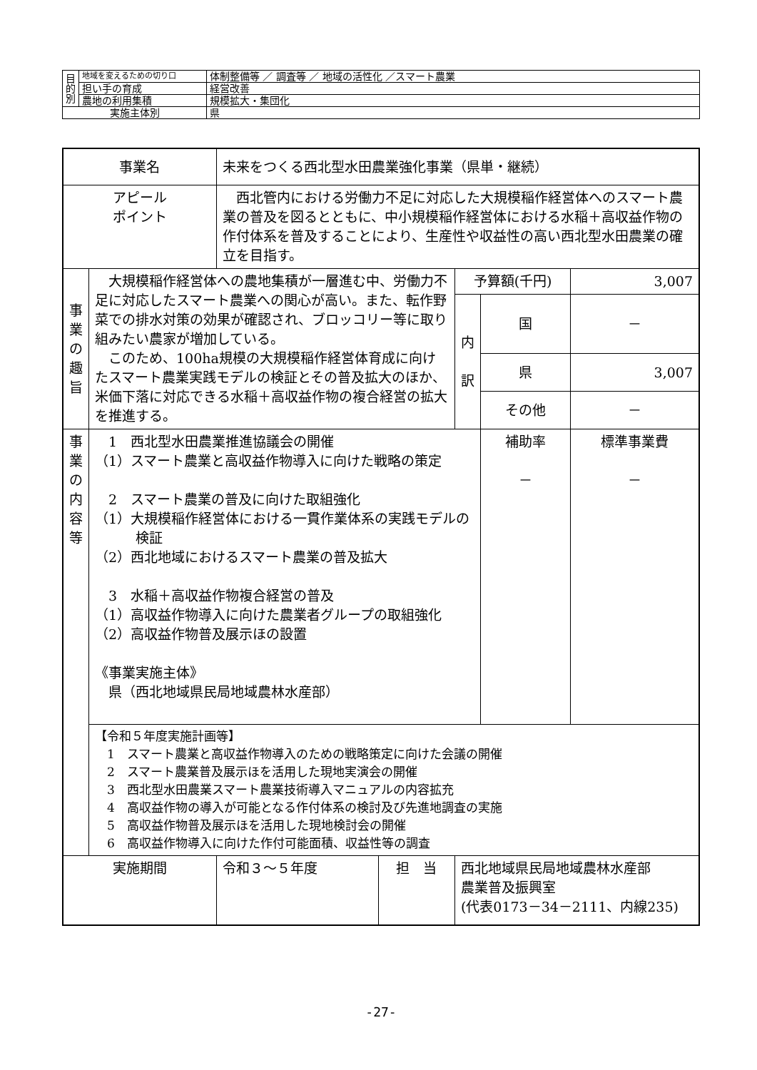| 目 的 別 | 地域を変えるための切り口 | 体制整備等 ／ 調査等 ／ 地域の活性化 ／スマート農業 |
| | 担い手の育成 | 経営改善 |
| | 農地の利用集積 | 規模拡大・集団化 |
| 実施主体別 | | 県 |
| 事業名 | | 未来をつくる西北型水田農業強化事業（県単・継続） | | | | |
| アピール ポイント | | 西北管内における労働力不足に対応した大規模稲作経営体へのスマート農業の普及を図るとともに、中小規模稲作経営体における水稲＋高収益作物の作付体系を普及することにより、生産性や収益性の高い西北型水田農業の確立を目指す。 | | | | |
| 事 業 の 趣 旨 | 大規模稲作経営体への農地集積が一層進む中、労働力不足に対応したスマート農業への関心が高い。また、転作野菜での排水対策の効果が確認され、ブロッコリー等に取り組みたい農家が増加している。 このため、100ha規模の大規模稲作経営体育成に向けたスマート農業実践モデルの検証とその普及拡大のほか、米価下落に対応できる水稲＋高収益作物の複合経営の拡大を推進する。 | | | 予算額(千円) | | 3,007 |
| | | | | 内 訳 | 国 | － |
| | | | | | 県 | 3,007 |
| | | | | | その他 | － |
| 事 業 の 内 容 等 | 1 西北型水田農業推進協議会の開催 （1）スマート農業と高収益作物導入に向けた戦略の策定 2 スマート農業の普及に向けた取組強化 （1）大規模稲作経営体における一貫作業体系の実践モデルの 検証 （2）西北地域におけるスマート農業の普及拡大 3 水稲＋高収益作物複合経営の普及 （1）高収益作物導入に向けた農業者グループの取組強化 （2）高収益作物普及展示ほの設置 《事業実施主体》 県（西北地域県民局地域農林水産部） | | | | 補助率 － | 標準事業費 － |
| | 【令和５年度実施計画等】 1 スマート農業と高収益作物導入のための戦略策定に向けた会議の開催 2 スマート農業普及展示ほを活用した現地実演会の開催 3 西北型水田農業スマート農業技術導入マニュアルの内容拡充 4 高収益作物の導入が可能となる作付体系の検討及び先進地調査の実施 5 高収益作物普及展示ほを活用した現地検討会の開催 6 高収益作物導入に向けた作付可能面積、収益性等の調査 | | | | | |
| 実施期間 | | 令和３～５年度 | 担 当 | 西北地域県民局地域農林水産部 農業普及振興室 (代表0173－34－2111、内線235) | | |
-27-